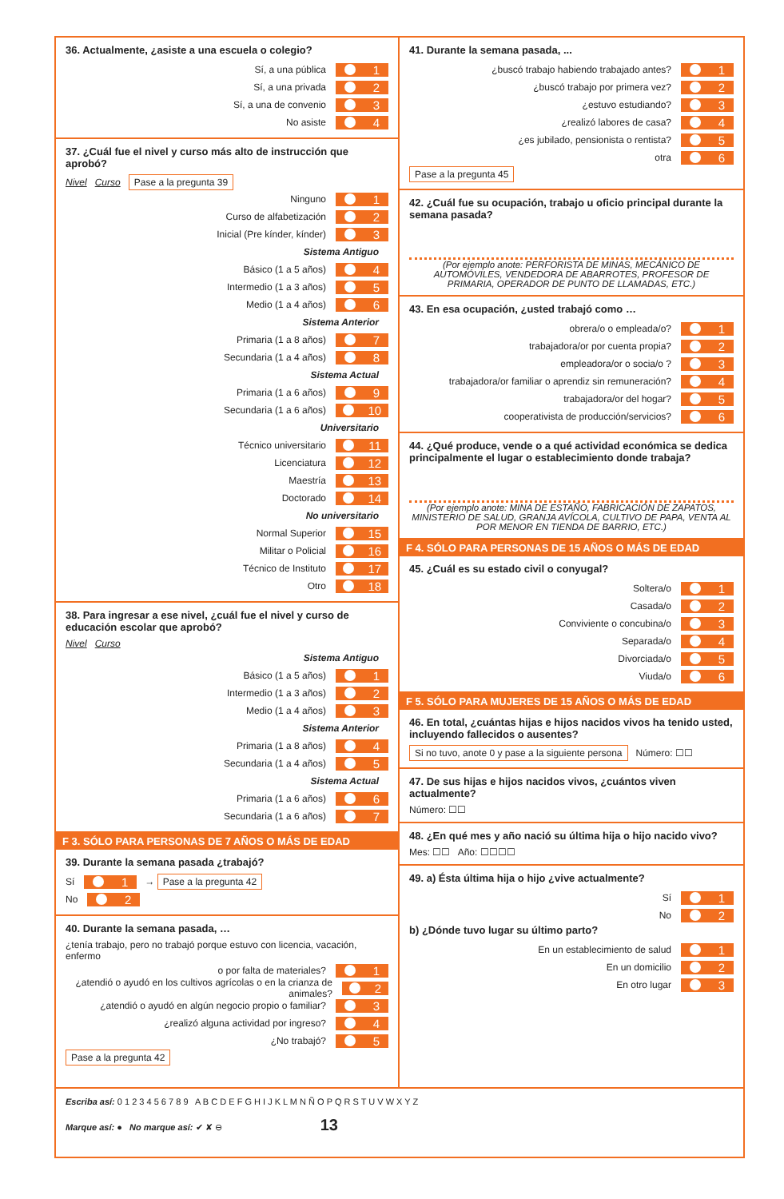36. Actualmente, ¿asiste a una escuela o colegio?
Sí, a una pública
1
Sí, a una privada
2
Sí, a una de convenio
3
No asiste
4
37. ¿Cuál fue el nivel y curso más alto de instrucción que aprobó?
Nivel Curso Pase a la pregunta 39
Ninguno
1
Curso de alfabetización
2
Inicial (Pre kínder, kínder)
3
Sistema Antiguo
Básico (1 a 5 años)
4
Intermedio (1 a 3 años)
5
Medio (1 a 4 años)
6
Sistema Anterior
Primaria (1 a 8 años)
7
Secundaria (1 a 4 años)
8
Sistema Actual
Primaria (1 a 6 años)
9
Secundaria (1 a 6 años)
10
Universitario
Técnico universitario
11
Licenciatura
12
Maestría
13
Doctorado
14
No universitario
Normal Superior
15
Militar o Policial
16
Técnico de Instituto
17
Otro
18
38. Para ingresar a ese nivel, ¿cuál fue el nivel y curso de educación escolar que aprobó?
Nivel Curso
Sistema Antiguo
Básico (1 a 5 años)
1
Intermedio (1 a 3 años)
2
Medio (1 a 4 años)
3
Sistema Anterior
Primaria (1 a 8 años)
4
Secundaria (1 a 4 años)
5
Sistema Actual
Primaria (1 a 6 años)
6
Secundaria (1 a 6 años)
7
F 3. SÓLO PARA PERSONAS DE 7 AÑOS O MÁS DE EDAD
39. Durante la semana pasada ¿trabajó?
Sí
1
→ Pase a la pregunta 42
No
2
40. Durante la semana pasada, …
¿tenía trabajo, pero no trabajó porque estuvo con licencia, vacación, enfermo
o por falta de materiales?
1
¿atendió o ayudó en los cultivos agrícolas o en la crianza de animales?
2
¿atendió o ayudó en algún negocio propio o familiar?
3
¿realizó alguna actividad por ingreso?
4
¿No trabajó?
5
Pase a la pregunta 42
41. Durante la semana pasada, ...
¿buscó trabajo habiendo trabajado antes?
1
¿buscó trabajo por primera vez?
2
¿estuvo estudiando?
3
¿realizó labores de casa?
4
¿es jubilado, pensionista o rentista?
5
otra
6
Pase a la pregunta 45
42. ¿Cuál fue su ocupación, trabajo u oficio principal durante la semana pasada?
(Por ejemplo anote: PERFORISTA DE MINAS, MECÁNICO DE AUTOMÓVILES, VENDEDORA DE ABARROTES, PROFESOR DE PRIMARIA, OPERADOR DE PUNTO DE LLAMADAS, ETC.)
43. En esa ocupación, ¿usted trabajó como …
obrera/o o empleada/o?
1
trabajadora/or por cuenta propia?
2
empleadora/or o socia/o ?
3
trabajadora/or familiar o aprendiz sin remuneración?
4
trabajadora/or del hogar?
5
cooperativista de producción/servicios?
6
44. ¿Qué produce, vende o a qué actividad económica se dedica principalmente el lugar o establecimiento donde trabaja?
(Por ejemplo anote: MINA DE ESTAÑO, FABRICACIÓN DE ZAPATOS, MINISTERIO DE SALUD, GRANJA AVÍCOLA, CULTIVO DE PAPA, VENTA AL POR MENOR EN TIENDA DE BARRIO, ETC.)
F 4. SÓLO PARA PERSONAS DE 15 AÑOS O MÁS DE EDAD
45. ¿Cuál es su estado civil o conyugal?
Soltera/o
1
Casada/o
2
Conviviente o concubina/o
3
Separada/o
4
Divorciada/o
5
Viuda/o
6
F 5. SÓLO PARA MUJERES DE 15 AÑOS O MÁS DE EDAD
46. En total, ¿cuántas hijas e hijos nacidos vivos ha tenido usted, incluyendo fallecidos o ausentes?
Si no tuvo, anote 0 y pase a la siguiente persona Número: ☐☐
47. De sus hijas e hijos nacidos vivos, ¿cuántos viven actualmente?
Número: ☐☐
48. ¿En qué mes y año nació su última hija o hijo nacido vivo?
Mes: ☐☐ Año: ☐☐☐☐
49. a) Ésta última hija o hijo ¿vive actualmente?
Sí
1
No
2
b) ¿Dónde tuvo lugar su último parto?
En un establecimiento de salud
1
En un domicilio
2
En otro lugar
3
Escriba así: 0 1 2 3 4 5 6 7 8 9 A B C D E F G H I J K L M N Ñ O P Q R S T U V W X Y Z
Marque así: ● No marque así: ✔ ✘ ⊖ 13